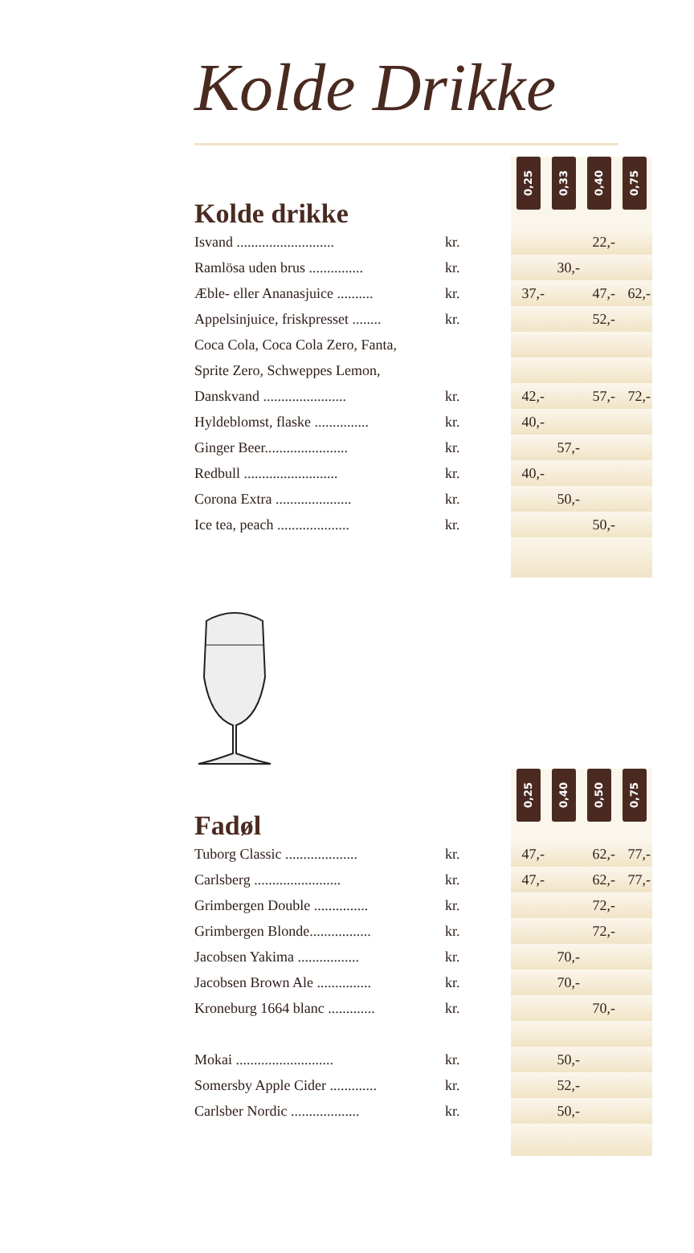Kolde Drikke
| Kolde drikke | | 0,25 | | 0,33 | | 0,40 | | 0,75 |
| --- | --- | --- | --- | --- | --- | --- | --- | --- |
| Isvand ........................... | kr. | | | | | 22,- | | |
| Ramlösa uden brus ............... | kr. | | | 30,- | | | | |
| Æble- eller Ananasjuice .......... | kr. | 37,- | | | | 47,- | | 62,- |
| Appelsinjuice, friskpresset ........ | kr. | | | | | 52,- | | |
| Coca Cola, Coca Cola Zero, Fanta, | | | | | | | | |
| Sprite Zero, Schweppes Lemon, | | | | | | | | |
| Danskvand ....................... | kr. | 42,- | | | | 57,- | | 72,- |
| Hyldeblomst, flaske ............... | kr. | 40,- | | | | | | |
| Ginger Beer....................... | kr. | | | 57,- | | | | |
| Redbull .......................... | kr. | 40,- | | | | | | |
| Corona Extra ..................... | kr. | | | 50,- | | | | |
| Ice tea, peach .................... | kr. | | | | | 50,- | | |
| Fadøl | | 0,25 | | 0,40 | | 0,50 | | 0,75 |
| --- | --- | --- | --- | --- | --- | --- | --- | --- |
| Tuborg Classic .................... | kr. | 47,- | | | | 62,- | | 77,- |
| Carlsberg ........................ | kr. | 47,- | | | | 62,- | | 77,- |
| Grimbergen Double ............... | kr. | | | | | 72,- | | |
| Grimbergen Blonde................. | kr. | | | | | 72,- | | |
| Jacobsen Yakima ................. | kr. | | | 70,- | | | | |
| Jacobsen Brown Ale ............... | kr. | | | 70,- | | | | |
| Kroneburg 1664 blanc ............. | kr. | | | | | 70,- | | |
| Mokai ........................... | kr. | | | 50,- | | | | |
| Somersby Apple Cider ............. | kr. | | | 52,- | | | | |
| Carlsber Nordic ................... | kr. | | | 50,- | | | | |